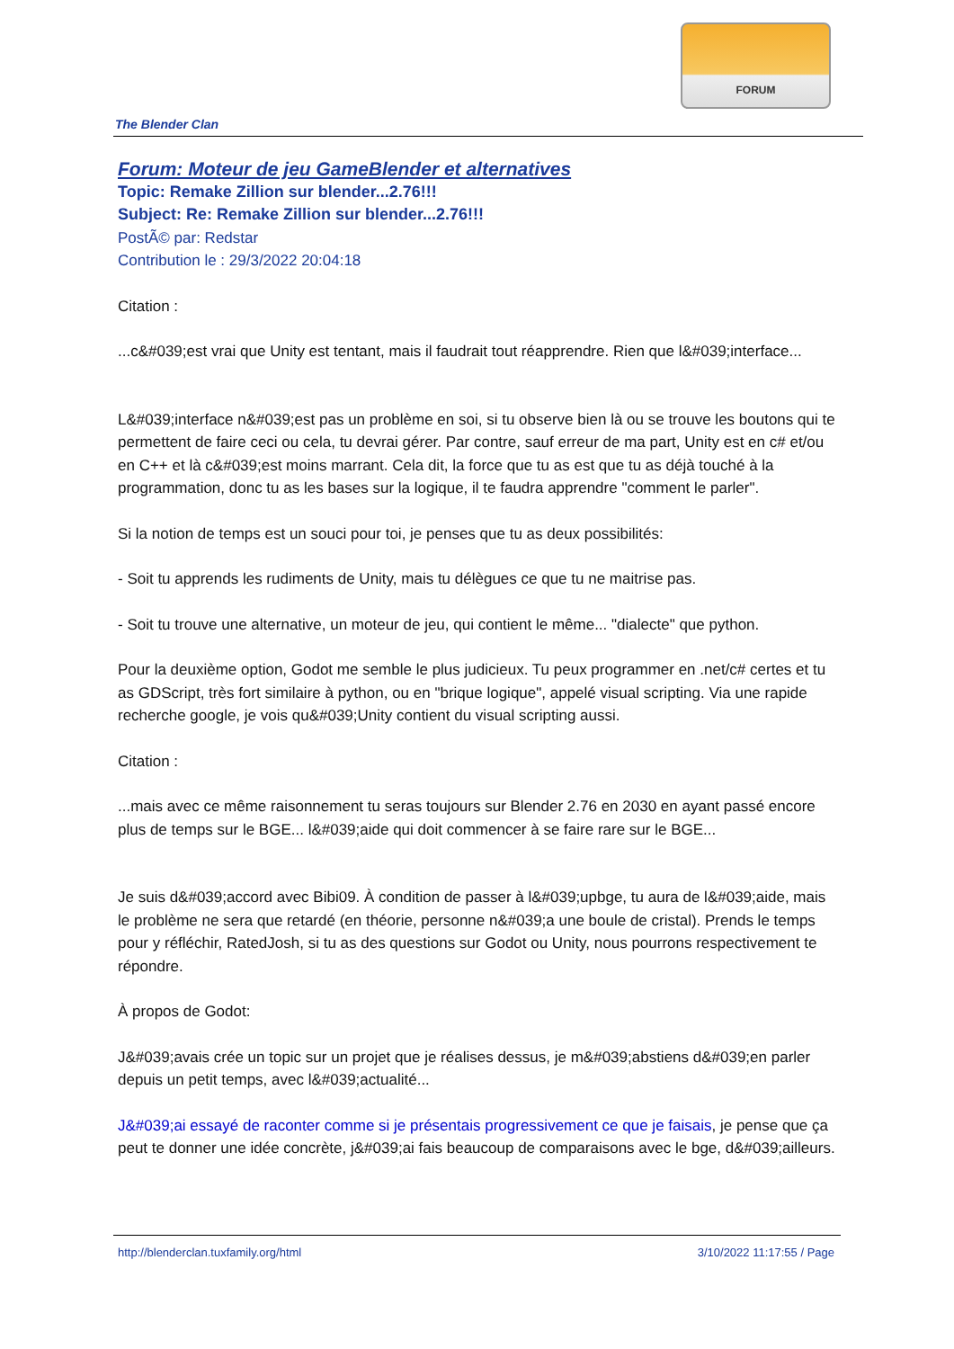FORUM
The Blender Clan
Forum: Moteur de jeu GameBlender et alternatives
Topic: Remake Zillion sur blender...2.76!!!
Subject: Re: Remake Zillion sur blender...2.76!!!
PostÃ© par: Redstar
Contribution le : 29/3/2022 20:04:18
Citation :
...c&#039;est vrai que Unity est tentant, mais il faudrait tout réapprendre. Rien que l&#039;interface...
L&#039;interface n&#039;est pas un problème en soi, si tu observe bien là ou se trouve les boutons qui te permettent de faire ceci ou cela, tu devrai gérer. Par contre, sauf erreur de ma part, Unity est en c# et/ou en C++ et là c&#039;est moins marrant. Cela dit, la force que tu as est que tu as déjà touché à la programmation, donc tu as les bases sur la logique, il te faudra apprendre "comment le parler".
Si la notion de temps est un souci pour toi, je penses que tu as deux possibilités:
- Soit tu apprends les rudiments de Unity, mais tu délègues ce que tu ne maitrise pas.
- Soit tu trouve une alternative, un moteur de jeu, qui contient le même... "dialecte" que python.
Pour la deuxième option, Godot me semble le plus judicieux. Tu peux programmer en .net/c# certes et tu as GDScript, très fort similaire à python, ou en "brique logique", appelé visual scripting. Via une rapide recherche google, je vois qu&#039;Unity contient du visual scripting aussi.
Citation :
...mais avec ce même raisonnement tu seras toujours sur Blender 2.76 en 2030 en ayant passé encore plus de temps sur le BGE... l&#039;aide qui doit commencer à se faire rare sur le BGE...
Je suis d&#039;accord avec Bibi09. À condition de passer à l&#039;upbge, tu aura de l&#039;aide, mais le problème ne sera que retardé (en théorie, personne n&#039;a une boule de cristal). Prends le temps pour y réfléchir, RatedJosh, si tu as des questions sur Godot ou Unity, nous pourrons respectivement te répondre.
À propos de Godot:
J&#039;avais crée un topic sur un projet que je réalises dessus, je m&#039;abstiens d&#039;en parler depuis un petit temps, avec l&#039;actualité...
J&#039;ai essayé de raconter comme si je présentais progressivement ce que je faisais, je pense que ça peut te donner une idée concrète, j&#039;ai fais beaucoup de comparaisons avec le bge, d&#039;ailleurs.
http://blenderclan.tuxfamily.org/html 3/10/2022 11:17:55 / Page